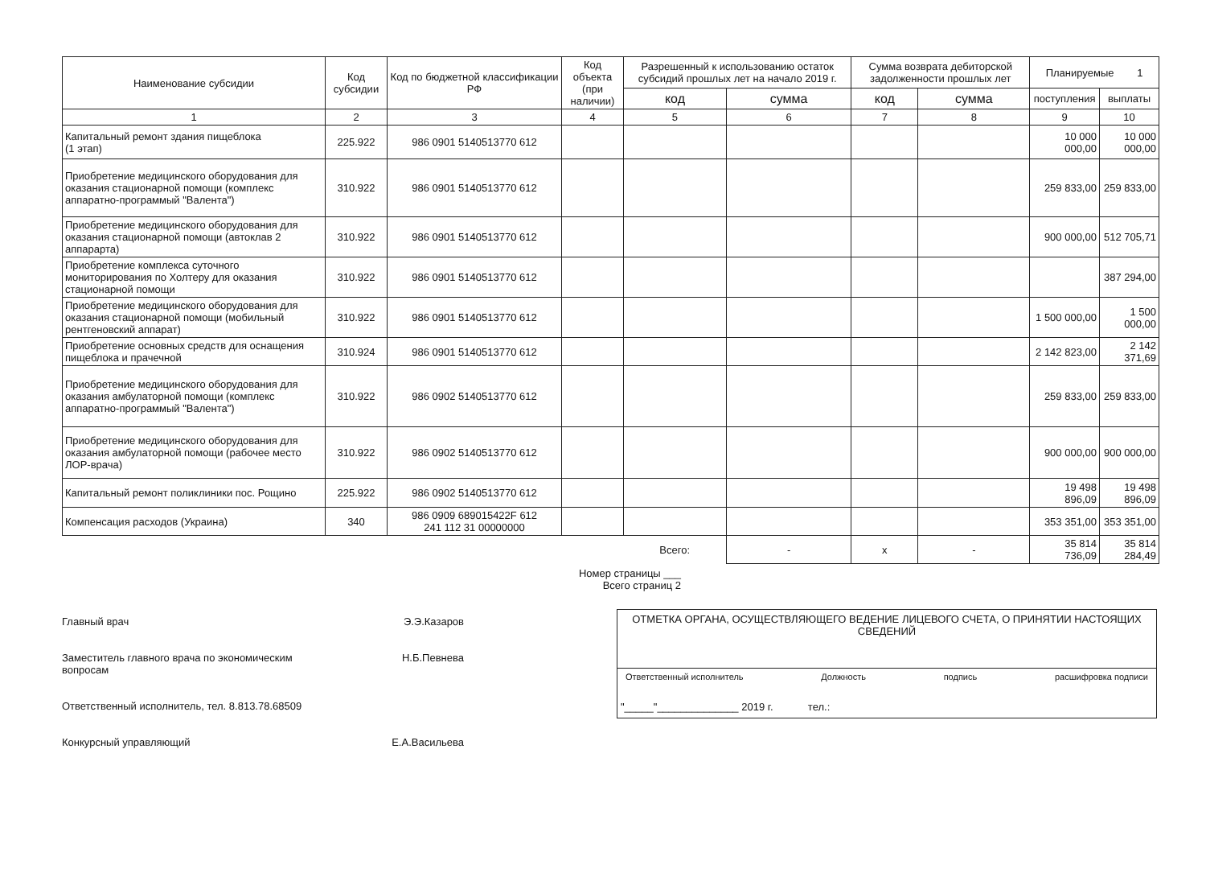| Наименование субсидии | Код субсидии | Код по бюджетной классификации РФ | Код объекта (при наличии) | Разрешенный к использованию остаток субсидий прошлых лет на начало 2019 г. | | Сумма возврата дебиторской задолженности прошлых лет | | Планируемые 1 | |
| --- | --- | --- | --- | --- | --- | --- | --- | --- | --- |
| | | | | код | сумма | код | сумма | поступления | выплаты |
| 1 | 2 | 3 | 4 | 5 | 6 | 7 | 8 | 9 | 10 |
| Капитальный ремонт здания пищеблока (1 этап) | 225.922 | 986 0901 5140513770 612 | | | | | | 10 000 000,00 | 10 000 000,00 |
| Приобретение медицинского оборудования для оказания стационарной помощи (комплекс аппаратно-программый "Валента") | 310.922 | 986 0901 5140513770 612 | | | | | | 259 833,00 | 259 833,00 |
| Приобретение медицинского оборудования для оказания стационарной помощи (автоклав 2 аппарарта) | 310.922 | 986 0901 5140513770 612 | | | | | | 900 000,00 | 512 705,71 |
| Приобретение комплекса суточного мониторирования по Холтеру для оказания стационарной помощи | 310.922 | 986 0901 5140513770 612 | | | | | | | 387 294,00 |
| Приобретение медицинского оборудования для оказания стационарной помощи (мобильный рентгеновский аппарат) | 310.922 | 986 0901 5140513770 612 | | | | | | 1 500 000,00 | 1 500 000,00 |
| Приобретение основных средств для оснащения пищеблока и прачечной | 310.924 | 986 0901 5140513770 612 | | | | | | 2 142 823,00 | 2 142 371,69 |
| Приобретение медицинского оборудования для оказания амбулаторной помощи (комплекс аппаратно-программый "Валента") | 310.922 | 986 0902 5140513770 612 | | | | | | 259 833,00 | 259 833,00 |
| Приобретение медицинского оборудования для оказания амбулаторной помощи (рабочее место ЛОР-врача) | 310.922 | 986 0902 5140513770 612 | | | | | | 900 000,00 | 900 000,00 |
| Капитальный ремонт поликлиники пос. Рощино | 225.922 | 986 0902 5140513770 612 | | | | | | 19 498 896,09 | 19 498 896,09 |
| Компенсация расходов (Украина) | 340 | 986 0909 689015422F 612 241 112 31 00000000 | | | | | | 353 351,00 | 353 351,00 |
| | | | | Всего: | - | x | - | 35 814 736,09 | 35 814 284,49 |
Номер страницы ___
Всего страниц 2
Главный врач Э.Э.Казаров
Заместитель главного врача по экономическим
вопросам Н.Б.Певнева
Ответственный исполнитель, тел. 8.813.78.68509
Конкурсный управляющий Е.А.Васильева
ОТМЕТКА ОРГАНА, ОСУЩЕСТВЛЯЮЩЕГО ВЕДЕНИЕ ЛИЦЕВОГО СЧЕТА, О ПРИНЯТИИ НАСТОЯЩИХ СВЕДЕНИЙ
Ответственный исполнитель Должность подпись расшифровка подписи
"_____"______________ 2019 г. тел.: